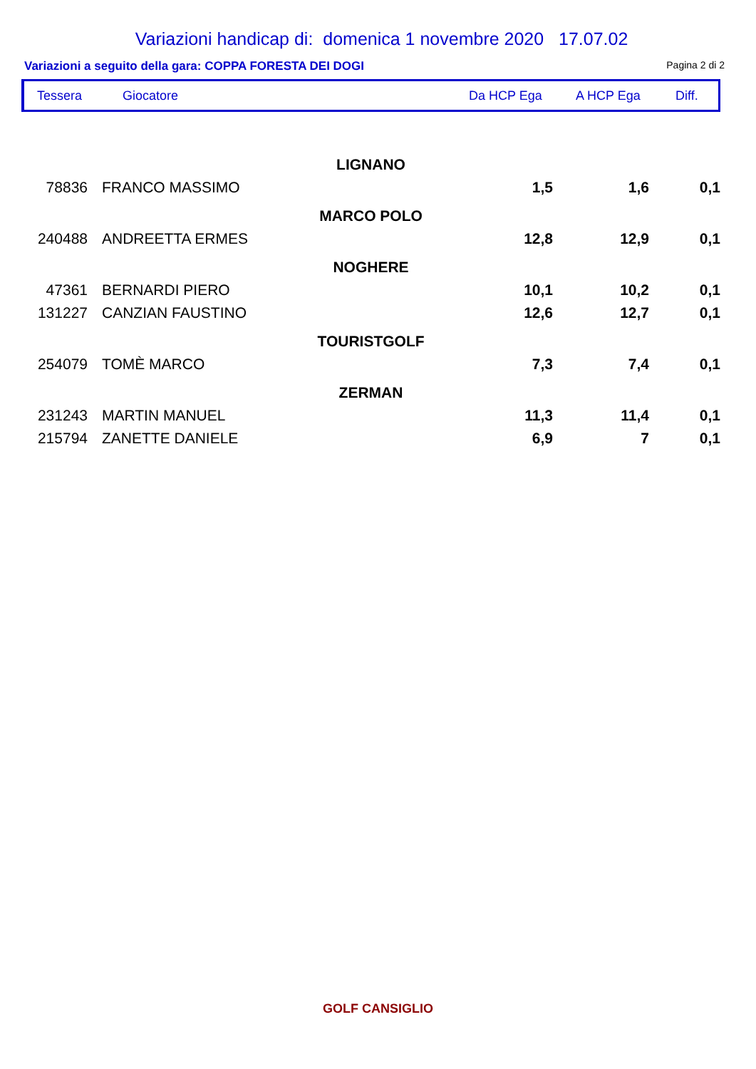Variazioni handicap di: domenica 1 novembre 2020 17.07.02
Variazioni a seguito della gara: COPPA FORESTA DEI DOGI Pagina 2 di 2
| Tessera | Giocatore | Da HCP Ega | A HCP Ega | Diff. |
| LIGNANO | | | | | |
| 78836 | | FRANCO MASSIMO | 1,5 | 1,6 | 0,1 |
| MARCO POLO | | | | | |
| 240488 | | ANDREETTA ERMES | 12,8 | 12,9 | 0,1 |
| NOGHERE | | | | | |
| 47361 | | BERNARDI PIERO | 10,1 | 10,2 | 0,1 |
| 131227 | | CANZIAN FAUSTINO | 12,6 | 12,7 | 0,1 |
| TOURISTGOLF | | | | | |
| 254079 | | TOMÈ MARCO | 7,3 | 7,4 | 0,1 |
| ZERMAN | | | | | |
| 231243 | | MARTIN MANUEL | 11,3 | 11,4 | 0,1 |
| 215794 | | ZANETTE DANIELE | 6,9 | 7 | 0,1 |
GOLF CANSIGLIO